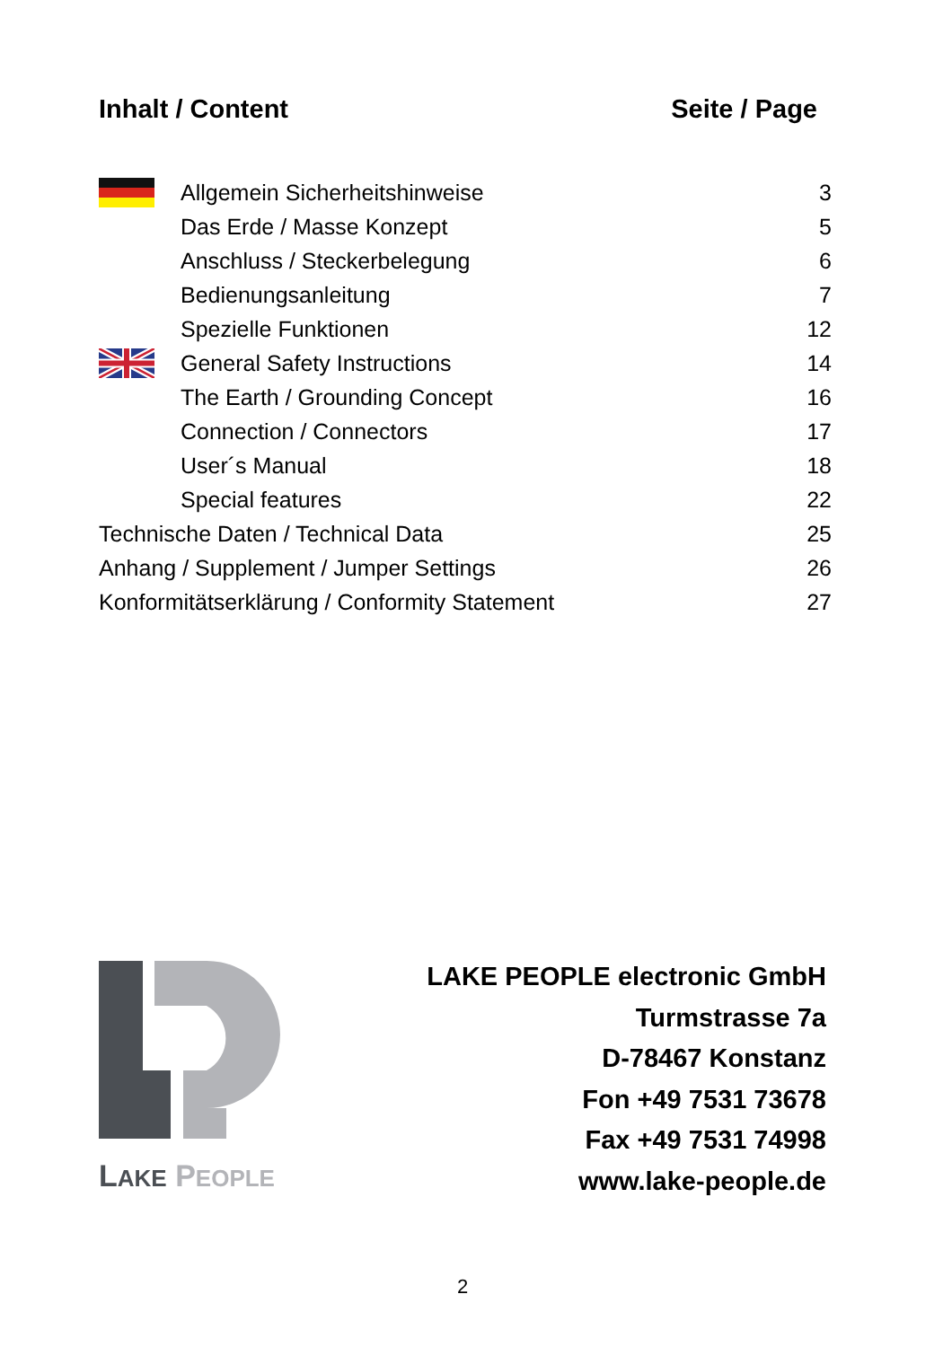Inhalt / Content Seite / Page
| | Allgemein Sicherheitshinweise | 3 |
| | Das Erde / Masse Konzept | 5 |
| | Anschluss / Steckerbelegung | 6 |
| | Bedienungsanleitung | 7 |
| | Spezielle Funktionen | 12 |
| | General Safety Instructions | 14 |
| | The Earth / Grounding Concept | 16 |
| | Connection / Connectors | 17 |
| | User´s Manual | 18 |
| | Special features | 22 |
| Technische Daten / Technical Data | | 25 |
| Anhang / Supplement / Jumper Settings | | 26 |
| Konformitätserklärung / Conformity Statement | | 27 |
LAKE PEOPLE
LAKE PEOPLE electronic GmbH
Turmstrasse 7a
D-78467 Konstanz
Fon +49 7531 73678
Fax +49 7531 74998
www.lake-people.de
2